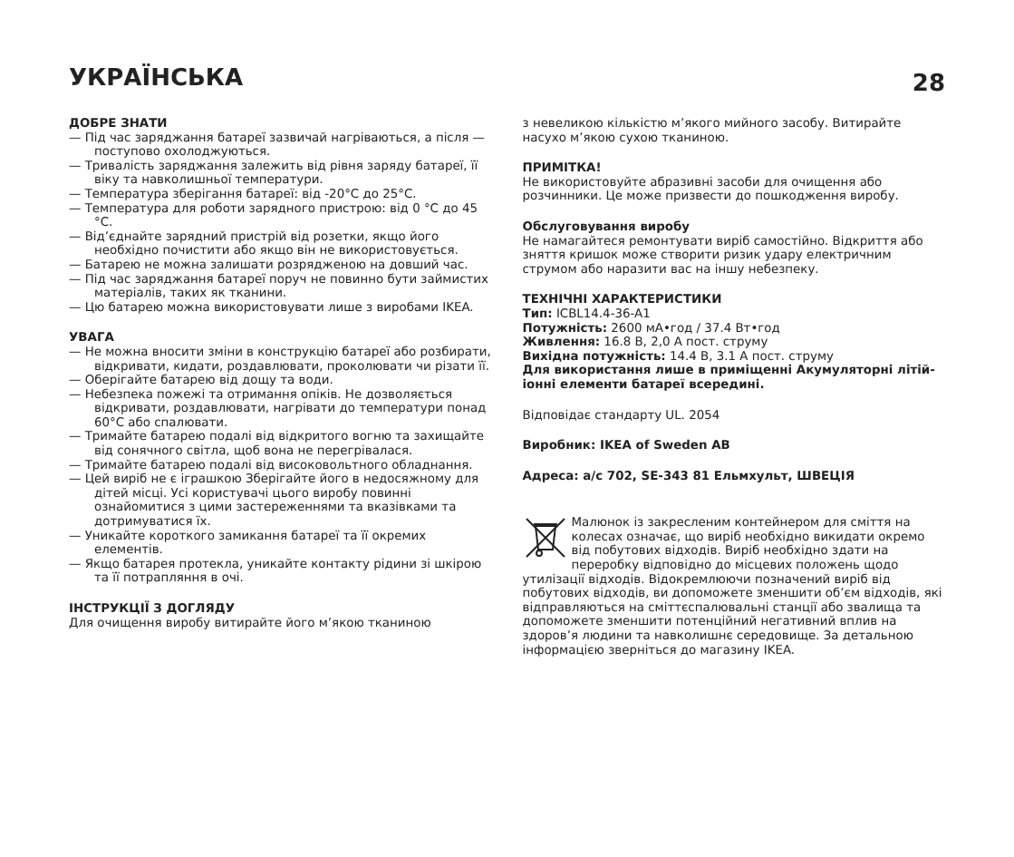УКРАЇНСЬКА
28
ДОБРЕ ЗНАТИ
— Під час заряджання батареї зазвичай нагріваються, а після — поступово охолоджуються.
— Тривалість заряджання залежить від рівня заряду батареї, її віку та навколишньої температури.
— Температура зберігання батареї: від -20°C до 25°C.
— Температура для роботи зарядного пристрою: від 0 °C до 45 °C.
— Від’єднайте зарядний пристрій від розетки, якщо його необхідно почистити або якщо він не використовується.
— Батарею не можна залишати розрядженою на довший час.
— Під час заряджання батареї поруч не повинно бути займистих матеріалів, таких як тканини.
— Цю батарею можна використовувати лише з виробами IKEA.
УВАГА
— Не можна вносити зміни в конструкцію батареї або розбирати, відкривати, кидати, роздавлювати, проколювати чи різати її.
— Оберігайте батарею від дощу та води.
— Небезпека пожежі та отримання опіків. Не дозволяється відкривати, роздавлювати, нагрівати до температури понад 60°C або спалювати.
— Тримайте батарею подалі від відкритого вогню та захищайте від сонячного світла, щоб вона не перегрівалася.
— Тримайте батарею подалі від високовольтного обладнання.
— Цей виріб не є іграшкою Зберігайте його в недосяжному для дітей місці. Усі користувачі цього виробу повинні ознайомитися з цими застереженнями та вказівками та дотримуватися їх.
— Уникайте короткого замикання батареї та її окремих елементів.
— Якщо батарея протекла, уникайте контакту рідини зі шкірою та її потрапляння в очі.
ІНСТРУКЦІЇ З ДОГЛЯДУ
Для очищення виробу витирайте його м’якою тканиною
з невеликою кількістю м’якого мийного засобу. Витирайте насухо м’якою сухою тканиною.
ПРИМІТКА!
Не використовуйте абразивні засоби для очищення або розчинники. Це може призвести до пошкодження виробу.
Обслуговування виробу
Не намагайтеся ремонтувати виріб самостійно. Відкриття або зняття кришок може створити ризик удару електричним струмом або наразити вас на іншу небезпеку.
ТЕХНІЧНІ ХАРАКТЕРИСТИКИ
Тип: ICBL14.4-36-A1
Потужність: 2600 мА•год / 37.4 Вт•год
Живлення: 16.8 В, 2,0 А пост. струму
Вихідна потужність: 14.4 В, 3.1 А пост. струму
Для використання лише в приміщенні Акумуляторні літій-іонні елементи батареї всередині.
Відповідає стандарту UL. 2054
Виробник: IKEA of Sweden AB
Адреса: а/с 702, SE-343 81 Ельмхульт, ШВЕЦІЯ
Малюнок із закресленим контейнером для сміття на колесах означає, що виріб необхідно викидати окремо від побутових відходів. Виріб необхідно здати на переробку відповідно до місцевих положень щодо утилізації відходів. Відокремлюючи позначений виріб від побутових відходів, ви допоможете зменшити об’єм відходів, які відправляються на сміттєспалювальні станції або звалища та допоможете зменшити потенційний негативний вплив на здоров’я людини та навколишнє середовище. За детальною інформацією зверніться до магазину IKEA.